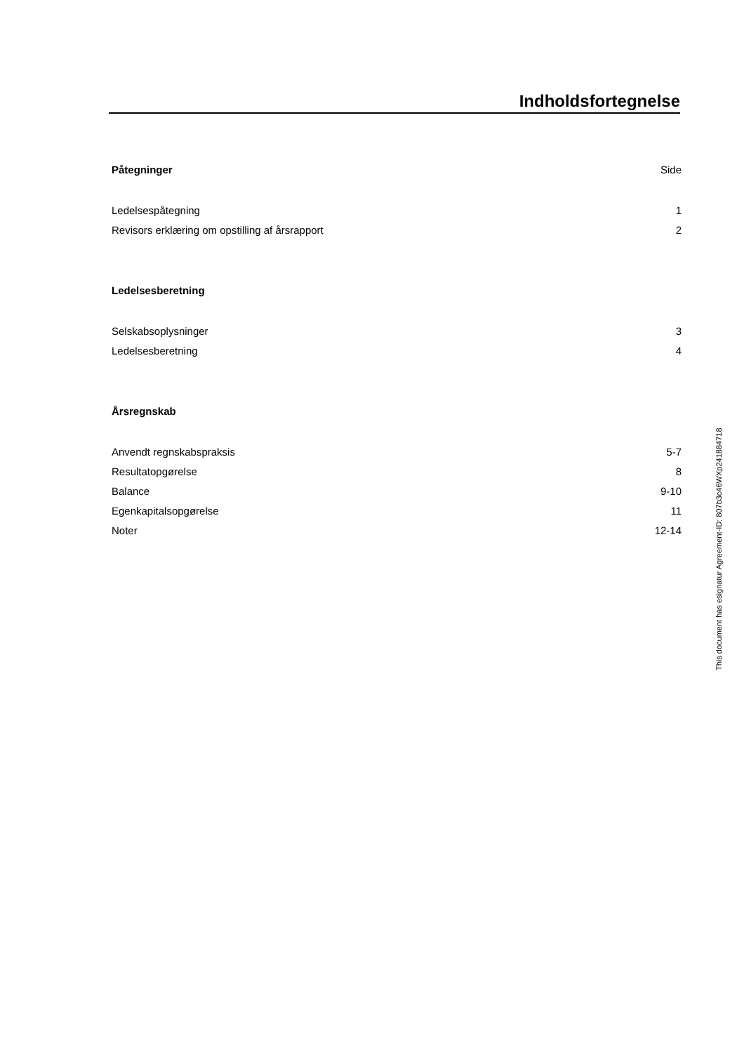Indholdsfortegnelse
Påtegninger Side
Ledelsespåtegning 1
Revisors erklæring om opstilling af årsrapport 2
Ledelsesberetning
Selskabsoplysninger 3
Ledelsesberetning 4
Årsregnskab
Anvendt regnskabspraksis 5-7
Resultatopgørelse 8
Balance 9-10
Egenkapitalsopgørelse 11
Noter 12-14
This document has esignatur Agreement-ID: 807b3c46WXp241884718